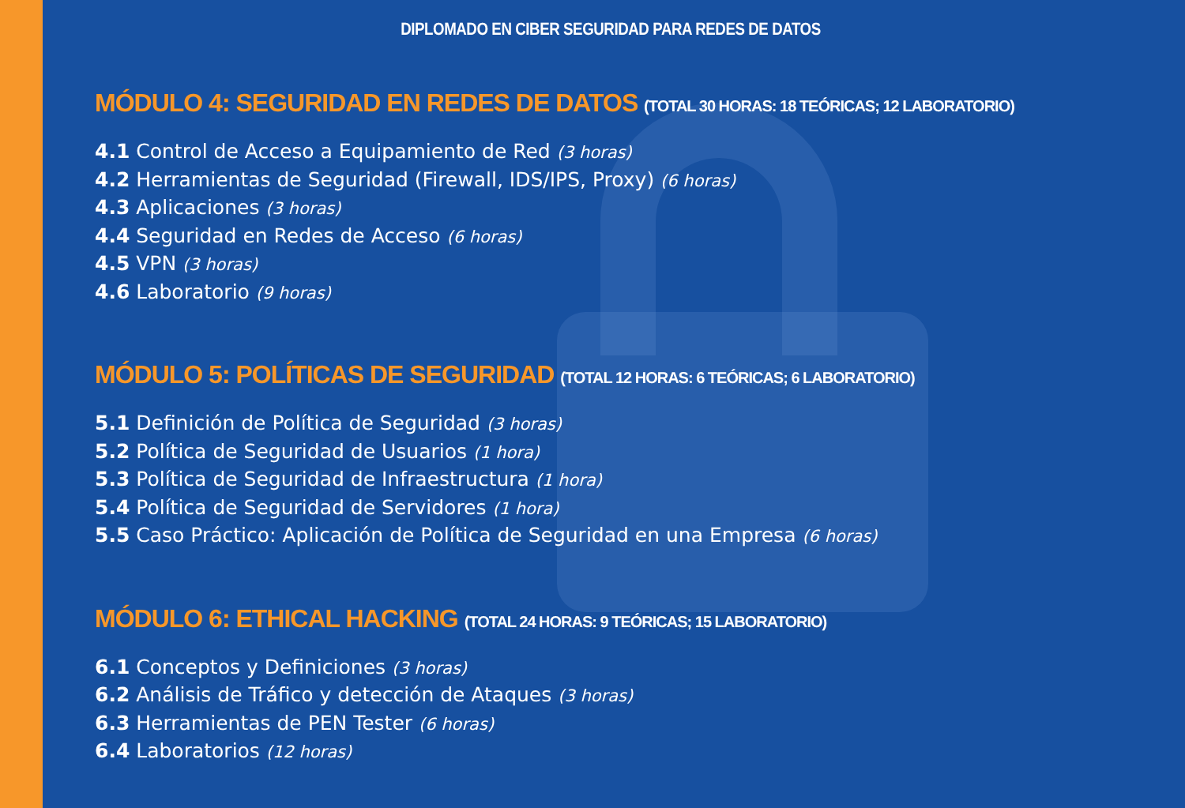DIPLOMADO EN CIBER SEGURIDAD PARA REDES DE DATOS
MÓDULO 4: SEGURIDAD EN REDES DE DATOS (TOTAL 30 HORAS: 18 TEÓRICAS; 12 LABORATORIO)
4.1 Control de Acceso a Equipamiento de Red (3 horas)
4.2 Herramientas de Seguridad (Firewall, IDS/IPS, Proxy) (6 horas)
4.3 Aplicaciones (3 horas)
4.4 Seguridad en Redes de Acceso (6 horas)
4.5 VPN (3 horas)
4.6 Laboratorio (9 horas)
MÓDULO 5: POLÍTICAS DE SEGURIDAD (TOTAL 12 HORAS: 6 TEÓRICAS; 6 LABORATORIO)
5.1 Definición de Política de Seguridad (3 horas)
5.2 Política de Seguridad de Usuarios (1 hora)
5.3 Política de Seguridad de Infraestructura (1 hora)
5.4 Política de Seguridad de Servidores (1 hora)
5.5 Caso Práctico: Aplicación de Política de Seguridad en una Empresa (6 horas)
MÓDULO 6: ETHICAL HACKING (TOTAL 24 HORAS: 9 TEÓRICAS; 15 LABORATORIO)
6.1 Conceptos y Definiciones (3 horas)
6.2 Análisis de Tráfico y detección de Ataques (3 horas)
6.3 Herramientas de PEN Tester (6 horas)
6.4 Laboratorios (12 horas)